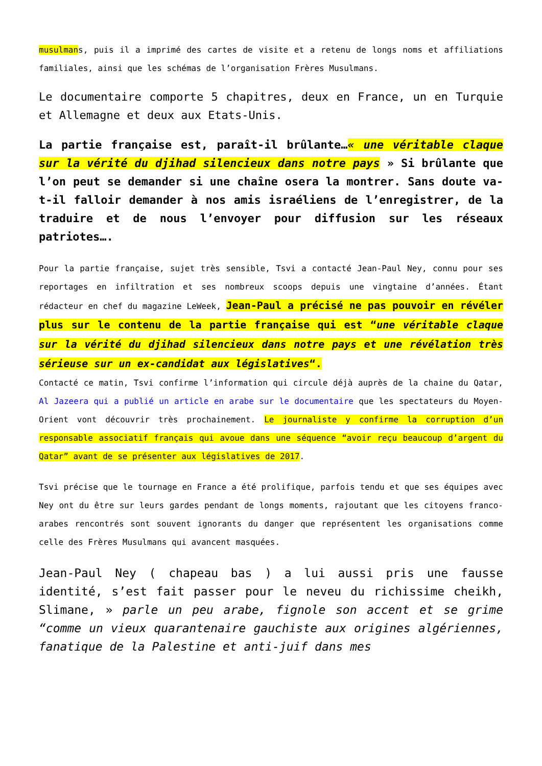musulmans, puis il a imprimé des cartes de visite et a retenu de longs noms et affiliations familiales, ainsi que les schémas de l’organisation Frères Musulmans.
Le documentaire comporte 5 chapitres, deux en France, un en Turquie et Allemagne et deux aux Etats-Unis.
La partie française est, paraît-il brûlante…« une véritable claque sur la vérité du djihad silencieux dans notre pays » Si brûlante que l’on peut se demander si une chaîne osera la montrer. Sans doute va-t-il falloir demander à nos amis israéliens de l’enregistrer, de la traduire et de nous l’envoyer pour diffusion sur les réseaux patriotes….
Pour la partie française, sujet très sensible, Tsvi a contacté Jean-Paul Ney, connu pour ses reportages en infiltration et ses nombreux scoops depuis une vingtaine d’années. Étant rédacteur en chef du magazine LeWeek, Jean-Paul a précisé ne pas pouvoir en révéler plus sur le contenu de la partie française qui est “une véritable claque sur la vérité du djihad silencieux dans notre pays et une révélation très sérieuse sur un ex-candidat aux législatives“.
Contacté ce matin, Tsvi confirme l’information qui circule déjà auprès de la chaine du Qatar, Al Jazeera qui a publié un article en arabe sur le documentaire que les spectateurs du Moyen-Orient vont découvrir très prochainement. Le journaliste y confirme la corruption d’un responsable associatif français qui avoue dans une séquence “avoir reçu beaucoup d’argent du Qatar” avant de se présenter aux législatives de 2017.
Tsvi précise que le tournage en France a été prolifique, parfois tendu et que ses équipes avec Ney ont du être sur leurs gardes pendant de longs moments, rajoutant que les citoyens franco-arabes rencontrés sont souvent ignorants du danger que représentent les organisations comme celle des Frères Musulmans qui avancent masquées.
Jean-Paul Ney ( chapeau bas ) a lui aussi pris une fausse identité, s’est fait passer pour le neveu du richissime cheikh, Slimane, » parle un peu arabe, fignole son accent et se grime “comme un vieux quarantenaire gauchiste aux origines algériennes, fanatique de la Palestine et anti-juif dans mes